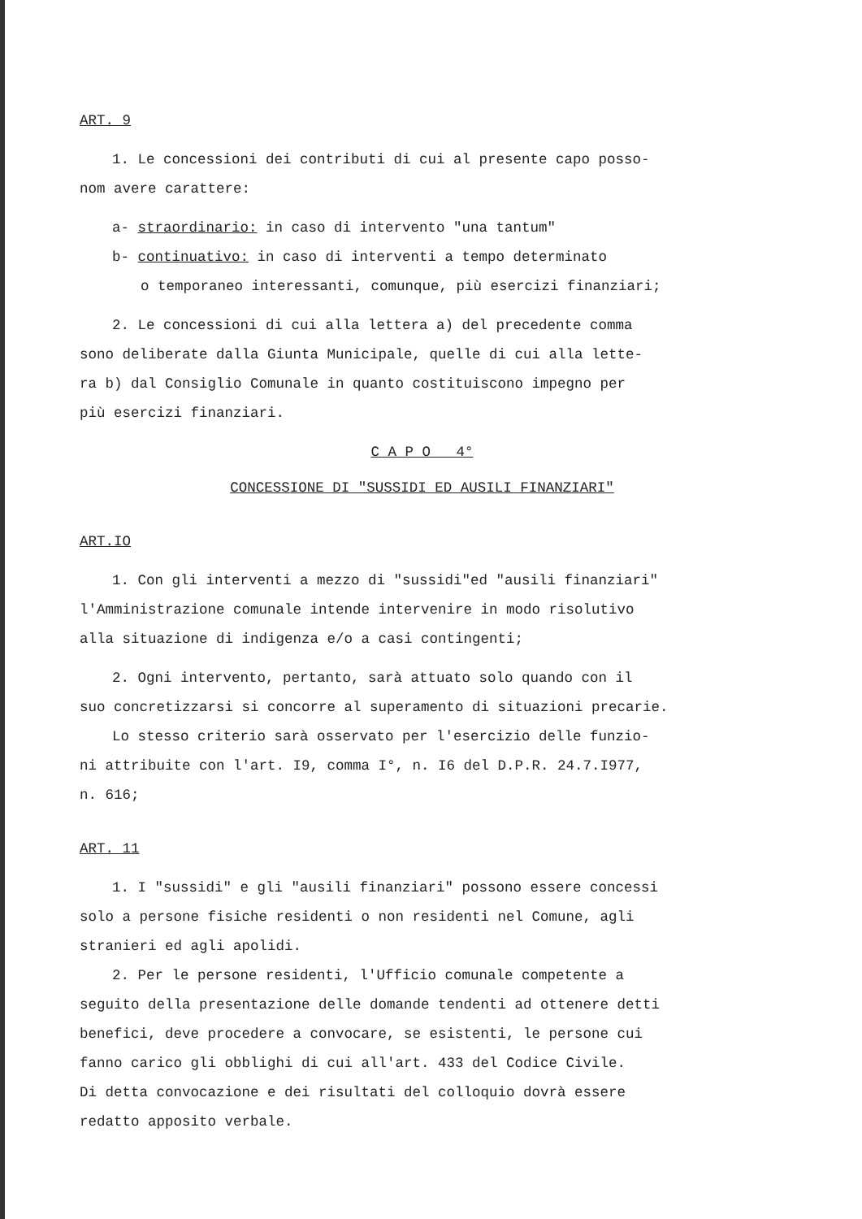ART. 9
1. Le concessioni dei contributi di cui al presente capo posso-
nom avere carattere:
a- straordinario: in caso di intervento "una tantum"
b- continuativo: in caso di interventi a tempo determinato
o temporaneo interessanti, comunque, più esercizi finanziari;
2. Le concessioni di cui alla lettera a) del precedente comma
sono deliberate dalla Giunta Municipale, quelle di cui alla lette-
ra b) dal Consiglio Comunale in quanto costituiscono impegno per
più esercizi finanziari.
C A P O 4°
CONCESSIONE DI "SUSSIDI ED AUSILI FINANZIARI"
ART.IO
1. Con gli interventi a mezzo di "sussidi"ed "ausili finanziari"
l'Amministrazione comunale intende intervenire in modo risolutivo
alla situazione di indigenza e/o a casi contingenti;
2. Ogni intervento, pertanto, sarà attuato solo quando con il
suo concretizzarsi si concorre al superamento di situazioni precarie.
Lo stesso criterio sarà osservato per l'esercizio delle funzio-
ni attribuite con l'art. I9, comma I°, n. I6 del D.P.R. 24.7.I977,
n. 616;
ART. 11
1. I "sussidi" e gli "ausili finanziari" possono essere concessi
solo a persone fisiche residenti o non residenti nel Comune, agli
stranieri ed agli apolidi.
2. Per le persone residenti, l'Ufficio comunale competente a
seguito della presentazione delle domande tendenti ad ottenere detti
benefici, deve procedere a convocare, se esistenti, le persone cui
fanno carico gli obblighi di cui all'art. 433 del Codice Civile.
Di detta convocazione e dei risultati del colloquio dovrà essere
redatto apposito verbale.